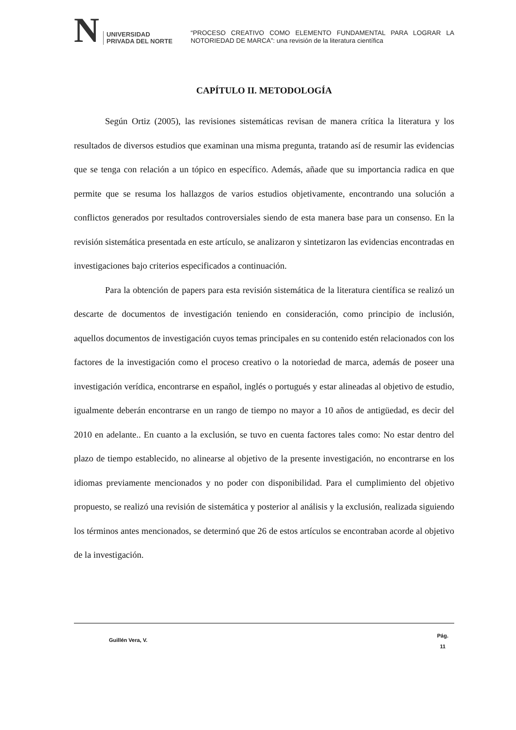N UNIVERSIDAD
PRIVADA DEL NORTE
“PROCESO CREATIVO COMO ELEMENTO FUNDAMENTAL PARA LOGRAR LA NOTORIEDAD DE MARCA”: una revisión de la literatura científica
CAPÍTULO II. METODOLOGÍA
Según Ortiz (2005), las revisiones sistemáticas revisan de manera crítica la literatura y los resultados de diversos estudios que examinan una misma pregunta, tratando así de resumir las evidencias que se tenga con relación a un tópico en específico. Además, añade que su importancia radica en que permite que se resuma los hallazgos de varios estudios objetivamente, encontrando una solución a conflictos generados por resultados controversiales siendo de esta manera base para un consenso. En la revisión sistemática presentada en este artículo, se analizaron y sintetizaron las evidencias encontradas en investigaciones bajo criterios especificados a continuación.
Para la obtención de papers para esta revisión sistemática de la literatura científica se realizó un descarte de documentos de investigación teniendo en consideración, como principio de inclusión, aquellos documentos de investigación cuyos temas principales en su contenido estén relacionados con los factores de la investigación como el proceso creativo o la notoriedad de marca, además de poseer una investigación verídica, encontrarse en español, inglés o portugués y estar alineadas al objetivo de estudio, igualmente deberán encontrarse en un rango de tiempo no mayor a 10 años de antigüedad, es decir del 2010 en adelante.. En cuanto a la exclusión, se tuvo en cuenta factores tales como: No estar dentro del plazo de tiempo establecido, no alinearse al objetivo de la presente investigación, no encontrarse en los idiomas previamente mencionados y no poder con disponibilidad. Para el cumplimiento del objetivo propuesto, se realizó una revisión de sistemática y posterior al análisis y la exclusión, realizada siguiendo los términos antes mencionados, se determinó que 26 de estos artículos se encontraban acorde al objetivo de la investigación.
Guillén Vera, V.
Pág.
11